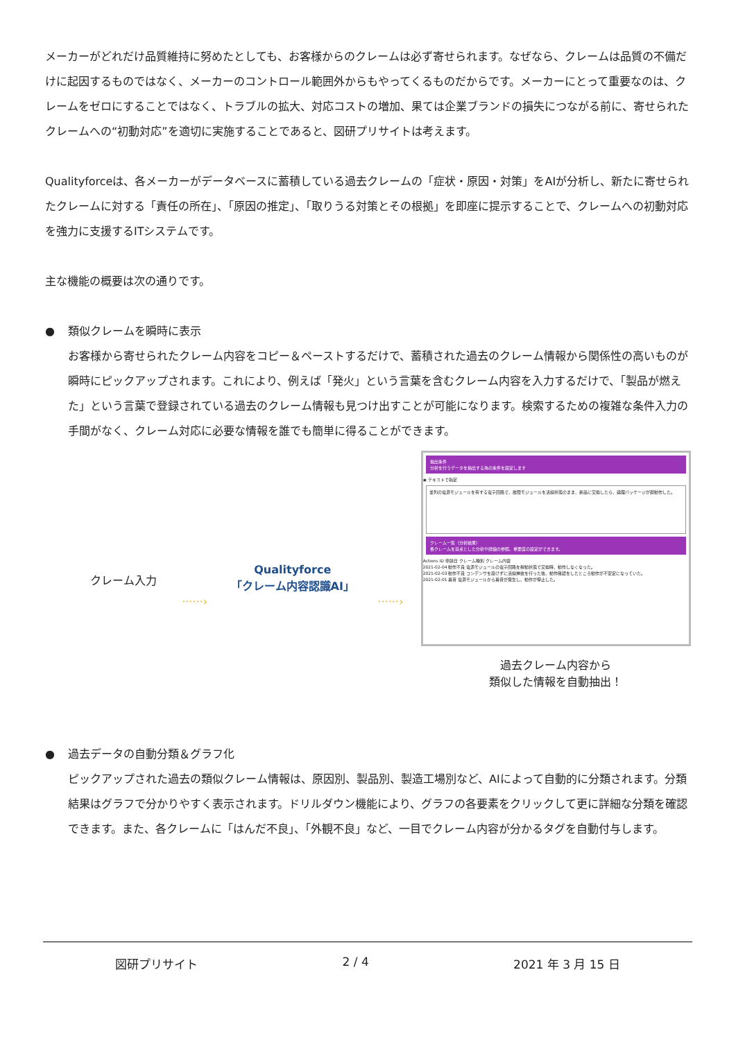メーカーがどれだけ品質維持に努めたとしても、お客様からのクレームは必ず寄せられます。なぜなら、クレームは品質の不備だけに起因するものではなく、メーカーのコントロール範囲外からもやってくるものだからです。メーカーにとって重要なのは、クレームをゼロにすることではなく、トラブルの拡大、対応コストの増加、果ては企業ブランドの損失につながる前に、寄せられたクレームへの“初動対応”を適切に実施することであると、図研プリサイトは考えます。
Qualityforceは、各メーカーがデータベースに蓄積している過去クレームの「症状・原因・対策」をAIが分析し、新たに寄せられたクレームに対する「責任の所在」、「原因の推定」、「取りうる対策とその根拠」を即座に提示することで、クレームへの初動対応を強力に支援するITシステムです。
主な機能の概要は次の通りです。
● 類似クレームを瞬時に表示
お客様から寄せられたクレーム内容をコピー＆ペーストするだけで、蓄積された過去のクレーム情報から関係性の高いものが瞬時にピックアップされます。これにより、例えば「発火」という言葉を含むクレーム内容を入力するだけで、「製品が燃えた」という言葉で登録されている過去のクレーム情報も見つけ出すことが可能になります。検索するための複雑な条件入力の手間がなく、クレーム対応に必要な情報を誰でも簡単に得ることができます。
クレーム入力
······›
Qualityforce
「クレーム内容認識AI」
······›
抽出条件
分析を行うデータを抽出する為の条件を設定します
◉ テキストで指定
並列の電源モジュールを有する電子回路で、故障モジュールを活線状態のまま、新品に交換したら、論理パッケージが誤動作した。
クレーム一覧（分析結果）
各クレームを基点とした分析や詳細の参照、重要度の設定ができます。
Actions ID 申請日 クレーム種別 クレーム内容
2021-02-04 動作不良 電源モジュールの電子回路を稼動状態で交換時、動作しなくなった。
2021-02-03 動作不良 コンデンサを設けずに活線挿抜を行った後、動作確認をしたところ動作が不安定になっていた。
2021-02-01 異音 電源モジュールから異音が発生し、動作が停止した。
過去クレーム内容から
類似した情報を自動抽出！
● 過去データの自動分類＆グラフ化
ピックアップされた過去の類似クレーム情報は、原因別、製品別、製造工場別など、AIによって自動的に分類されます。分類結果はグラフで分かりやすく表示されます。ドリルダウン機能により、グラフの各要素をクリックして更に詳細な分類を確認できます。また、各クレームに「はんだ不良」、「外観不良」など、一目でクレーム内容が分かるタグを自動付与します。
図研プリサイト 2 / 4 2021 年 3 月 15 日